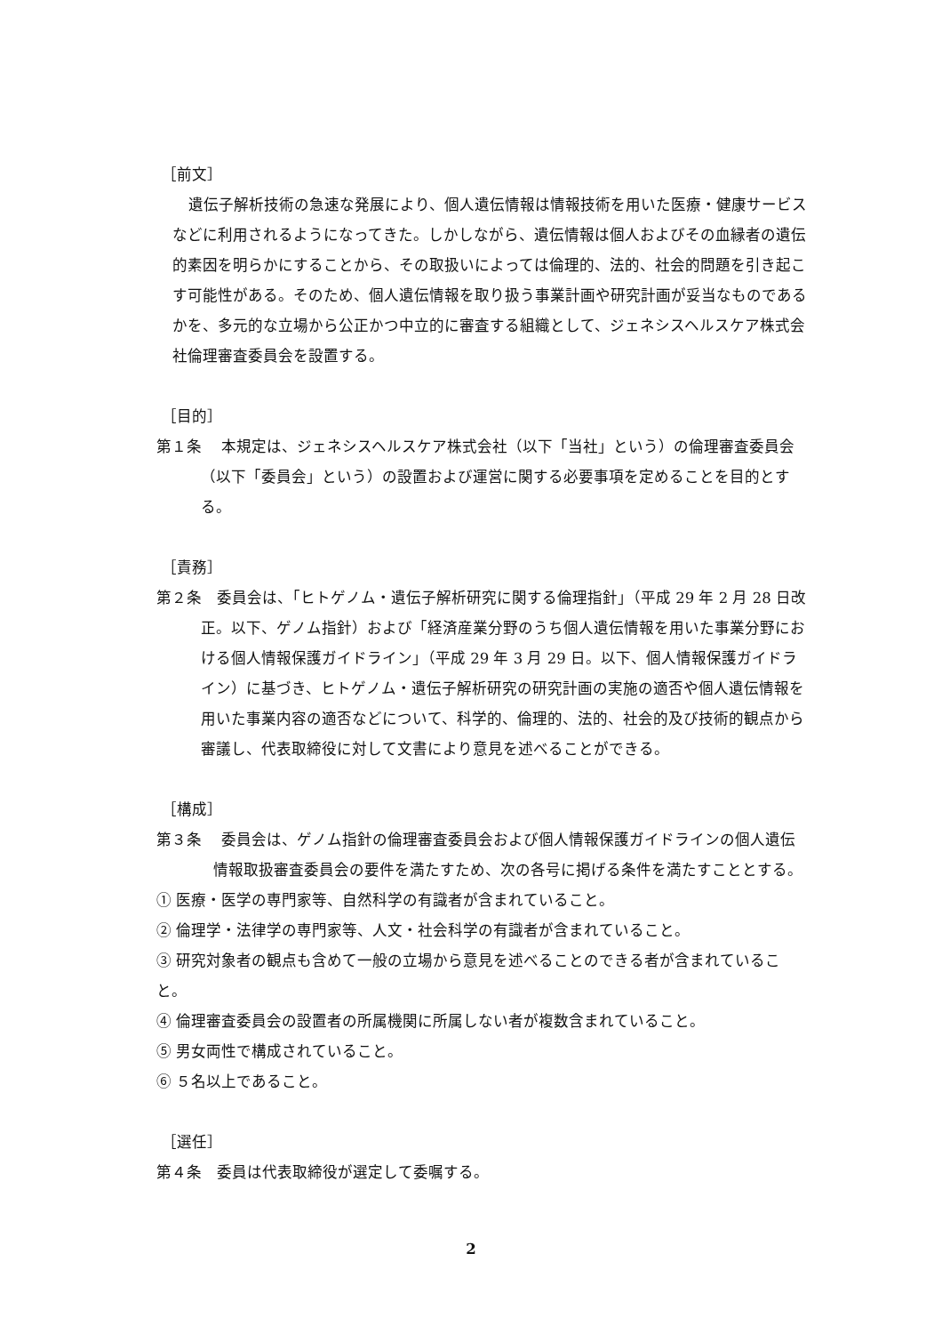［前文］
遺伝子解析技術の急速な発展により、個人遺伝情報は情報技術を用いた医療・健康サービスなどに利用されるようになってきた。しかしながら、遺伝情報は個人およびその血縁者の遺伝的素因を明らかにすることから、その取扱いによっては倫理的、法的、社会的問題を引き起こす可能性がある。そのため、個人遺伝情報を取り扱う事業計画や研究計画が妥当なものであるかを、多元的な立場から公正かつ中立的に審査する組織として、ジェネシスヘルスケア株式会社倫理審査委員会を設置する。
［目的］
第１条　 本規定は、ジェネシスヘルスケア株式会社（以下「当社」という）の倫理審査委員会（以下「委員会」という）の設置および運営に関する必要事項を定めることを目的とする。
［責務］
第２条　委員会は、「ヒトゲノム・遺伝子解析研究に関する倫理指針」（平成 29 年 2 月 28 日改正。以下、ゲノム指針）および「経済産業分野のうち個人遺伝情報を用いた事業分野における個人情報保護ガイドライン」（平成 29 年 3 月 29 日。以下、個人情報保護ガイドライン）に基づき、ヒトゲノム・遺伝子解析研究の研究計画の実施の適否や個人遺伝情報を用いた事業内容の適否などについて、科学的、倫理的、法的、社会的及び技術的観点から審議し、代表取締役に対して文書により意見を述べることができる。
［構成］
第３条　 委員会は、ゲノム指針の倫理審査委員会および個人情報保護ガイドラインの個人遺伝情報取扱審査委員会の要件を満たすため、次の各号に掲げる条件を満たすこととする。
① 医療・医学の専門家等、自然科学の有識者が含まれていること。
② 倫理学・法律学の専門家等、人文・社会科学の有識者が含まれていること。
③ 研究対象者の観点も含めて一般の立場から意見を述べることのできる者が含まれていること。
④ 倫理審査委員会の設置者の所属機関に所属しない者が複数含まれていること。
⑤ 男女両性で構成されていること。
⑥ ５名以上であること。
［選任］
第４条　委員は代表取締役が選定して委嘱する。
2